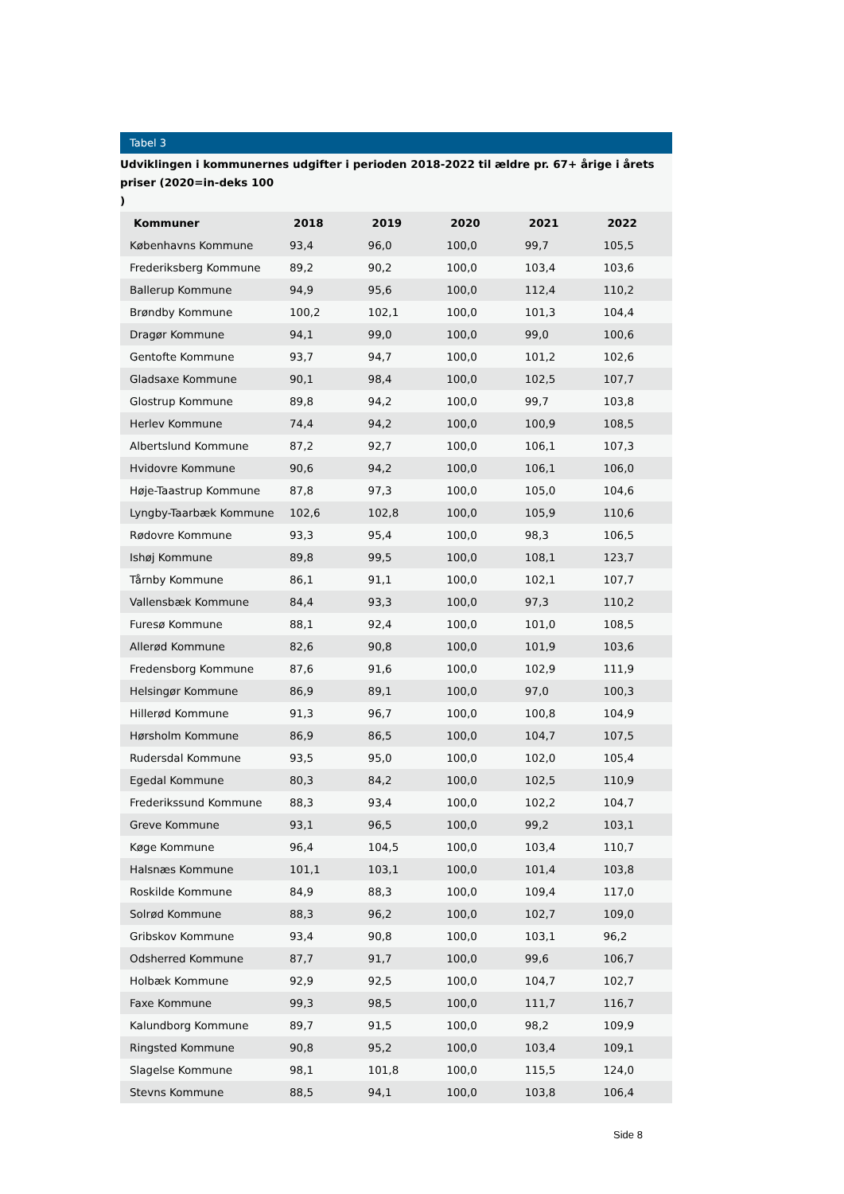Tabel 3
Udviklingen i kommunernes udgifter i perioden 2018-2022 til ældre pr. 67+ årige i årets priser (2020=in-deks 100
)
| Kommuner | 2018 | 2019 | 2020 | 2021 | 2022 |
| --- | --- | --- | --- | --- | --- |
| Københavns Kommune | 93,4 | 96,0 | 100,0 | 99,7 | 105,5 |
| Frederiksberg Kommune | 89,2 | 90,2 | 100,0 | 103,4 | 103,6 |
| Ballerup Kommune | 94,9 | 95,6 | 100,0 | 112,4 | 110,2 |
| Brøndby Kommune | 100,2 | 102,1 | 100,0 | 101,3 | 104,4 |
| Dragør Kommune | 94,1 | 99,0 | 100,0 | 99,0 | 100,6 |
| Gentofte Kommune | 93,7 | 94,7 | 100,0 | 101,2 | 102,6 |
| Gladsaxe Kommune | 90,1 | 98,4 | 100,0 | 102,5 | 107,7 |
| Glostrup Kommune | 89,8 | 94,2 | 100,0 | 99,7 | 103,8 |
| Herlev Kommune | 74,4 | 94,2 | 100,0 | 100,9 | 108,5 |
| Albertslund Kommune | 87,2 | 92,7 | 100,0 | 106,1 | 107,3 |
| Hvidovre Kommune | 90,6 | 94,2 | 100,0 | 106,1 | 106,0 |
| Høje-Taastrup Kommune | 87,8 | 97,3 | 100,0 | 105,0 | 104,6 |
| Lyngby-Taarbæk Kommune | 102,6 | 102,8 | 100,0 | 105,9 | 110,6 |
| Rødovre Kommune | 93,3 | 95,4 | 100,0 | 98,3 | 106,5 |
| Ishøj Kommune | 89,8 | 99,5 | 100,0 | 108,1 | 123,7 |
| Tårnby Kommune | 86,1 | 91,1 | 100,0 | 102,1 | 107,7 |
| Vallensbæk Kommune | 84,4 | 93,3 | 100,0 | 97,3 | 110,2 |
| Furesø Kommune | 88,1 | 92,4 | 100,0 | 101,0 | 108,5 |
| Allerød Kommune | 82,6 | 90,8 | 100,0 | 101,9 | 103,6 |
| Fredensborg Kommune | 87,6 | 91,6 | 100,0 | 102,9 | 111,9 |
| Helsingør Kommune | 86,9 | 89,1 | 100,0 | 97,0 | 100,3 |
| Hillerød Kommune | 91,3 | 96,7 | 100,0 | 100,8 | 104,9 |
| Hørsholm Kommune | 86,9 | 86,5 | 100,0 | 104,7 | 107,5 |
| Rudersdal Kommune | 93,5 | 95,0 | 100,0 | 102,0 | 105,4 |
| Egedal Kommune | 80,3 | 84,2 | 100,0 | 102,5 | 110,9 |
| Frederikssund Kommune | 88,3 | 93,4 | 100,0 | 102,2 | 104,7 |
| Greve Kommune | 93,1 | 96,5 | 100,0 | 99,2 | 103,1 |
| Køge Kommune | 96,4 | 104,5 | 100,0 | 103,4 | 110,7 |
| Halsnæs Kommune | 101,1 | 103,1 | 100,0 | 101,4 | 103,8 |
| Roskilde Kommune | 84,9 | 88,3 | 100,0 | 109,4 | 117,0 |
| Solrød Kommune | 88,3 | 96,2 | 100,0 | 102,7 | 109,0 |
| Gribskov Kommune | 93,4 | 90,8 | 100,0 | 103,1 | 96,2 |
| Odsherred Kommune | 87,7 | 91,7 | 100,0 | 99,6 | 106,7 |
| Holbæk Kommune | 92,9 | 92,5 | 100,0 | 104,7 | 102,7 |
| Faxe Kommune | 99,3 | 98,5 | 100,0 | 111,7 | 116,7 |
| Kalundborg Kommune | 89,7 | 91,5 | 100,0 | 98,2 | 109,9 |
| Ringsted Kommune | 90,8 | 95,2 | 100,0 | 103,4 | 109,1 |
| Slagelse Kommune | 98,1 | 101,8 | 100,0 | 115,5 | 124,0 |
| Stevns Kommune | 88,5 | 94,1 | 100,0 | 103,8 | 106,4 |
Side 8